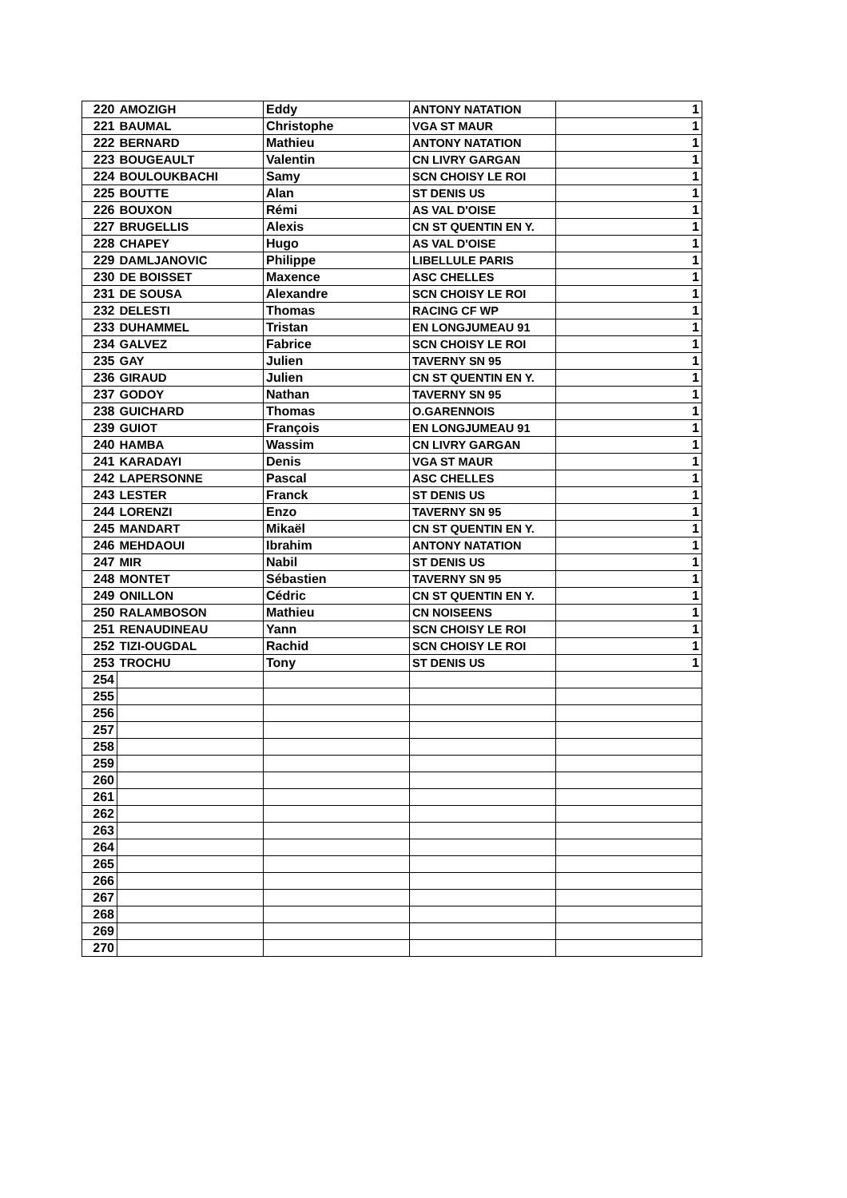| 220 | AMOZIGH | Eddy | ANTONY NATATION | 1 |
| 221 | BAUMAL | Christophe | VGA ST MAUR | 1 |
| 222 | BERNARD | Mathieu | ANTONY NATATION | 1 |
| 223 | BOUGEAULT | Valentin | CN LIVRY GARGAN | 1 |
| 224 | BOULOUKBACHI | Samy | SCN CHOISY LE ROI | 1 |
| 225 | BOUTTE | Alan | ST DENIS US | 1 |
| 226 | BOUXON | Rémi | AS VAL D'OISE | 1 |
| 227 | BRUGELLIS | Alexis | CN ST QUENTIN EN Y. | 1 |
| 228 | CHAPEY | Hugo | AS VAL D'OISE | 1 |
| 229 | DAMLJANOVIC | Philippe | LIBELLULE PARIS | 1 |
| 230 | DE BOISSET | Maxence | ASC CHELLES | 1 |
| 231 | DE SOUSA | Alexandre | SCN CHOISY LE ROI | 1 |
| 232 | DELESTI | Thomas | RACING CF WP | 1 |
| 233 | DUHAMMEL | Tristan | EN LONGJUMEAU 91 | 1 |
| 234 | GALVEZ | Fabrice | SCN CHOISY LE ROI | 1 |
| 235 | GAY | Julien | TAVERNY SN 95 | 1 |
| 236 | GIRAUD | Julien | CN ST QUENTIN EN Y. | 1 |
| 237 | GODOY | Nathan | TAVERNY SN 95 | 1 |
| 238 | GUICHARD | Thomas | O.GARENNOIS | 1 |
| 239 | GUIOT | François | EN LONGJUMEAU 91 | 1 |
| 240 | HAMBA | Wassim | CN LIVRY GARGAN | 1 |
| 241 | KARADAYI | Denis | VGA ST MAUR | 1 |
| 242 | LAPERSONNE | Pascal | ASC CHELLES | 1 |
| 243 | LESTER | Franck | ST DENIS US | 1 |
| 244 | LORENZI | Enzo | TAVERNY SN 95 | 1 |
| 245 | MANDART | Mikaël | CN ST QUENTIN EN Y. | 1 |
| 246 | MEHDAOUI | Ibrahim | ANTONY NATATION | 1 |
| 247 | MIR | Nabil | ST DENIS US | 1 |
| 248 | MONTET | Sébastien | TAVERNY SN 95 | 1 |
| 249 | ONILLON | Cédric | CN ST QUENTIN EN Y. | 1 |
| 250 | RALAMBOSON | Mathieu | CN NOISEENS | 1 |
| 251 | RENAUDINEAU | Yann | SCN CHOISY LE ROI | 1 |
| 252 | TIZI-OUGDAL | Rachid | SCN CHOISY LE ROI | 1 |
| 253 | TROCHU | Tony | ST DENIS US | 1 |
| 254 | | | | |
| 255 | | | | |
| 256 | | | | |
| 257 | | | | |
| 258 | | | | |
| 259 | | | | |
| 260 | | | | |
| 261 | | | | |
| 262 | | | | |
| 263 | | | | |
| 264 | | | | |
| 265 | | | | |
| 266 | | | | |
| 267 | | | | |
| 268 | | | | |
| 269 | | | | |
| 270 | | | | |